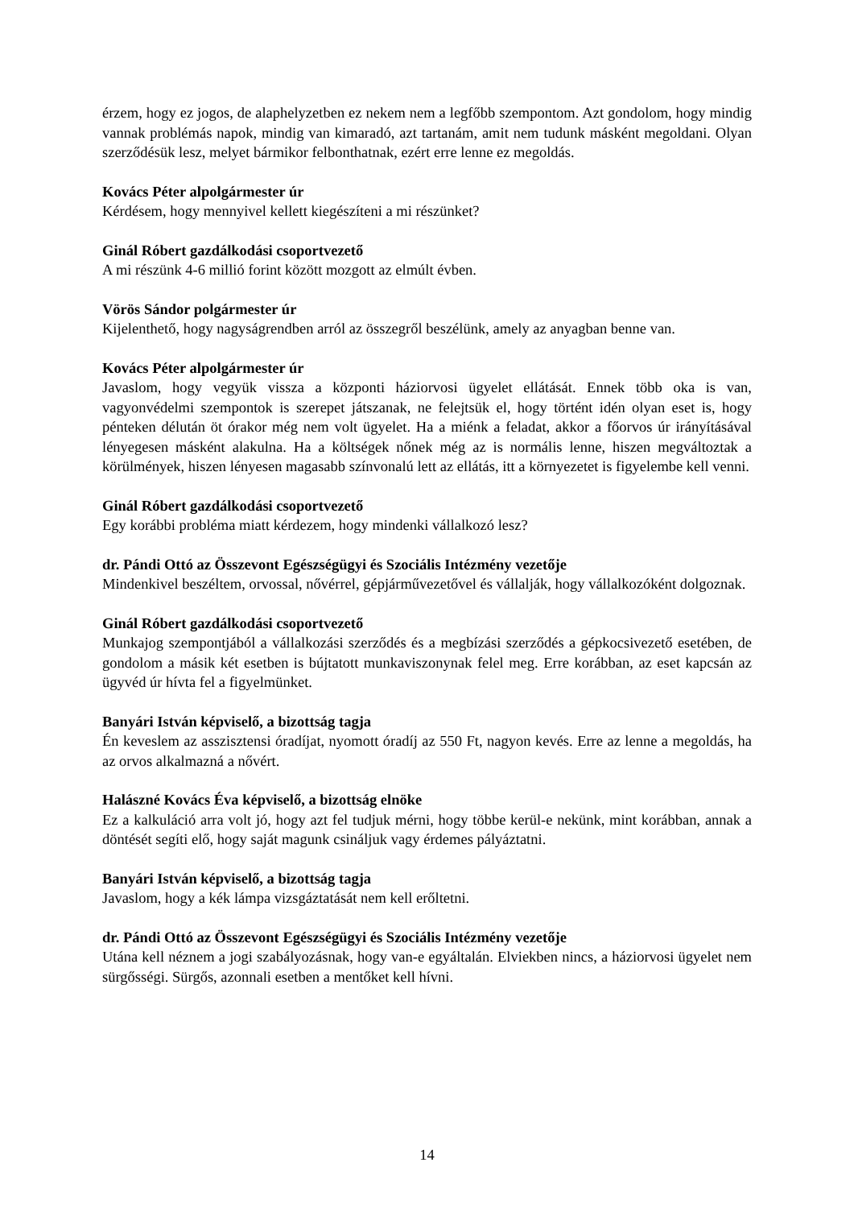érzem, hogy ez jogos, de alaphelyzetben ez nekem nem a legfőbb szempontom. Azt gondolom, hogy mindig vannak problémás napok, mindig van kimaradó, azt tartanám, amit nem tudunk másként megoldani. Olyan szerződésük lesz, melyet bármikor felbonthatnak, ezért erre lenne ez megoldás.
Kovács Péter alpolgármester úr
Kérdésem, hogy mennyivel kellett kiegészíteni a mi részünket?
Ginál Róbert gazdálkodási csoportvezető
A mi részünk 4-6 millió forint között mozgott az elmúlt évben.
Vörös Sándor polgármester úr
Kijelenthető, hogy nagyságrendben arról az összegről beszélünk, amely az anyagban benne van.
Kovács Péter alpolgármester úr
Javaslom, hogy vegyük vissza a központi háziorvosi ügyelet ellátását. Ennek több oka is van, vagyonvédelmi szempontok is szerepet játszanak, ne felejtsük el, hogy történt idén olyan eset is, hogy pénteken délután öt órakor még nem volt ügyelet. Ha a miénk a feladat, akkor a főorvos úr irányításával lényegesen másként alakulna. Ha a költségek nőnek még az is normális lenne, hiszen megváltoztak a körülmények, hiszen lényesen magasabb színvonalú lett az ellátás, itt a környezetet is figyelembe kell venni.
Ginál Róbert gazdálkodási csoportvezető
Egy korábbi probléma miatt kérdezem, hogy mindenki vállalkozó lesz?
dr. Pándi Ottó az Összevont Egészségügyi és Szociális Intézmény vezetője
Mindenkivel beszéltem, orvossal, nővérrel, gépjárművezetővel és vállalják, hogy vállalkozóként dolgoznak.
Ginál Róbert gazdálkodási csoportvezető
Munkajog szempontjából a vállalkozási szerződés és a megbízási szerződés a gépkocsivezető esetében, de gondolom a másik két esetben is bújtatott munkaviszonynak felel meg. Erre korábban, az eset kapcsán az ügyvéd úr hívta fel a figyelmünket.
Banyári István képviselő, a bizottság tagja
Én keveslem az asszisztensi óradíjat, nyomott óradíj az 550 Ft, nagyon kevés. Erre az lenne a megoldás, ha az orvos alkalmazná a nővért.
Halászné Kovács Éva képviselő, a bizottság elnöke
Ez a kalkuláció arra volt jó, hogy azt fel tudjuk mérni, hogy többe kerül-e nekünk, mint korábban, annak a döntését segíti elő, hogy saját magunk csináljuk vagy érdemes pályáztatni.
Banyári István képviselő, a bizottság tagja
Javaslom, hogy a kék lámpa vizsgáztatását nem kell erőltetni.
dr. Pándi Ottó az Összevont Egészségügyi és Szociális Intézmény vezetője
Utána kell néznem a jogi szabályozásnak, hogy van-e egyáltalán. Elviekben nincs, a háziorvosi ügyelet nem sürgősségi. Sürgős, azonnali esetben a mentőket kell hívni.
14